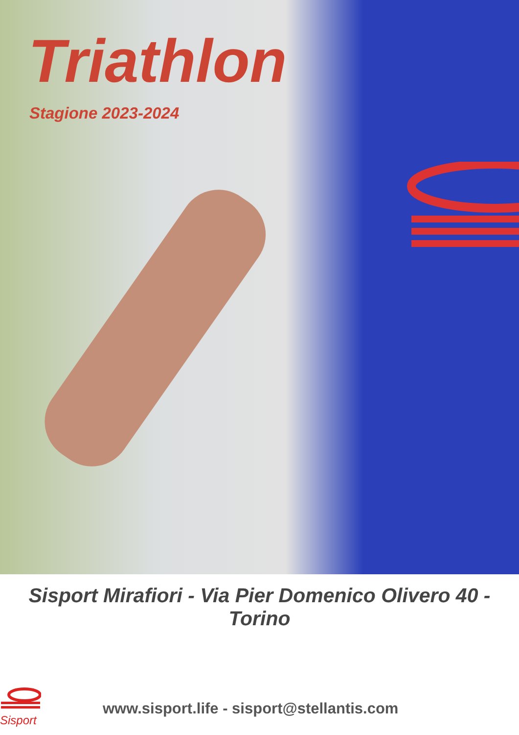Triathlon
Stagione 2023-2024
Sisport Mirafiori - Via Pier Domenico Olivero 40 - Torino
Sisport
www.sisport.life - sisport@stellantis.com